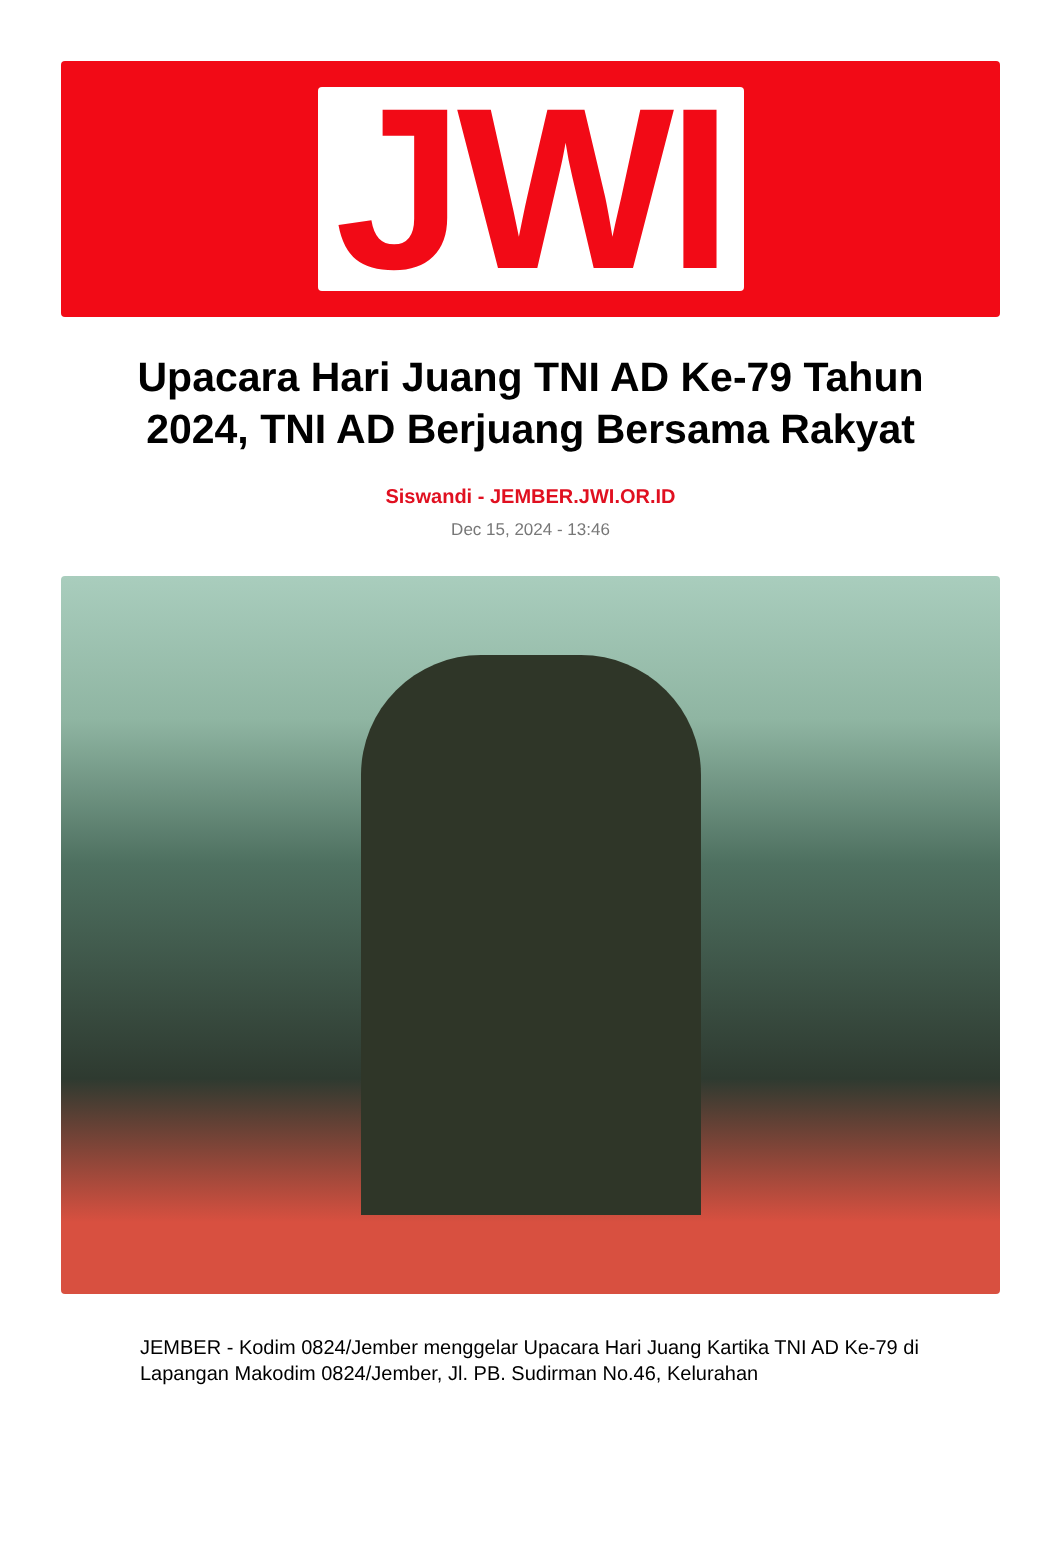JWI
Upacara Hari Juang TNI AD Ke-79 Tahun 2024, TNI AD Berjuang Bersama Rakyat
Siswandi - JEMBER.JWI.OR.ID
Dec 15, 2024 - 13:46
JEMBER - Kodim 0824/Jember menggelar Upacara Hari Juang Kartika TNI AD Ke-79 di Lapangan Makodim 0824/Jember, Jl. PB. Sudirman No.46, Kelurahan